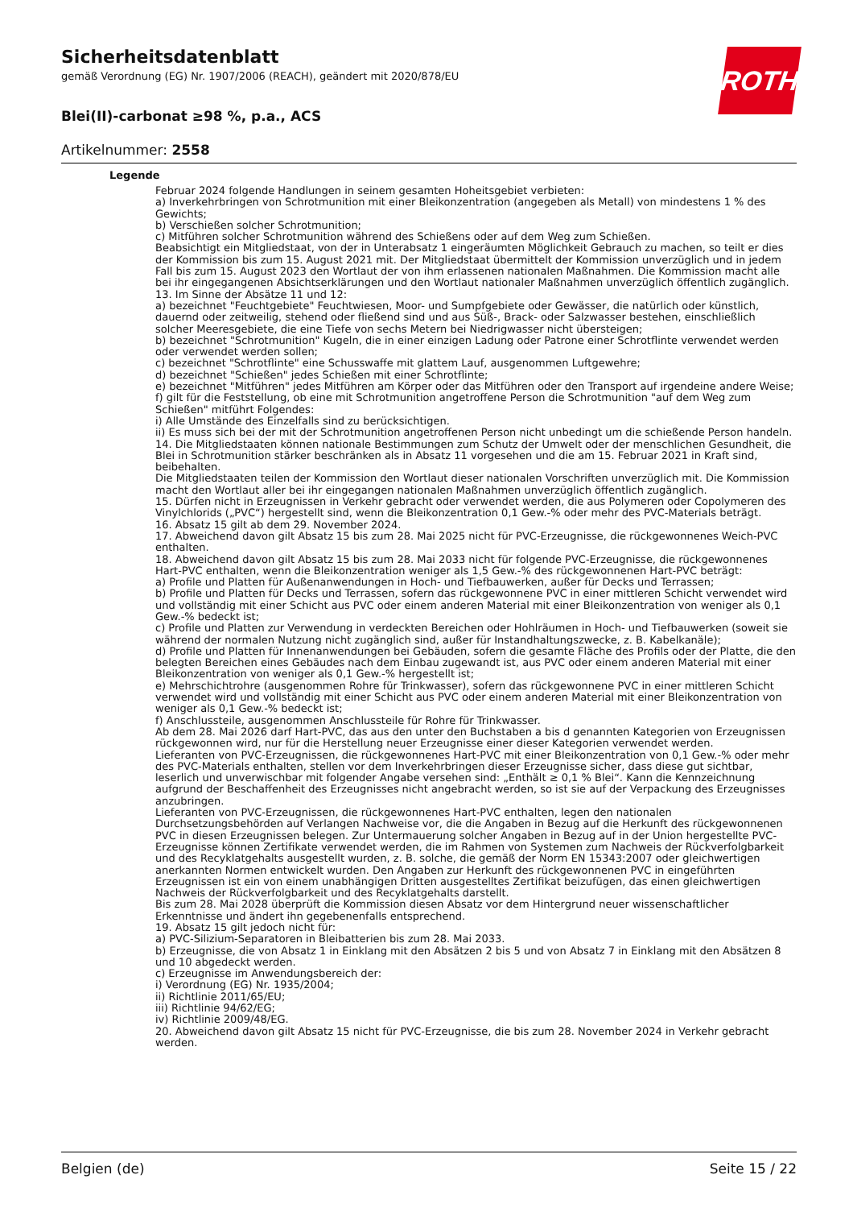Sicherheitsdatenblatt
gemäß Verordnung (EG) Nr. 1907/2006 (REACH), geändert mit 2020/878/EU
ROTH
Blei(II)-carbonat ≥98 %, p.a., ACS
Artikelnummer: 2558
Legende
Februar 2024 folgende Handlungen in seinem gesamten Hoheitsgebiet verbieten:
a) Inverkehrbringen von Schrotmunition mit einer Bleikonzentration (angegeben als Metall) von mindestens 1 % des Gewichts;
b) Verschießen solcher Schrotmunition;
c) Mitführen solcher Schrotmunition während des Schießens oder auf dem Weg zum Schießen.
Beabsichtigt ein Mitgliedstaat, von der in Unterabsatz 1 eingeräumten Möglichkeit Gebrauch zu machen, so teilt er dies der Kommission bis zum 15. August 2021 mit. Der Mitgliedstaat übermittelt der Kommission unverzüglich und in jedem Fall bis zum 15. August 2023 den Wortlaut der von ihm erlassenen nationalen Maßnahmen. Die Kommission macht alle bei ihr eingegangenen Absichtserklärungen und den Wortlaut nationaler Maßnahmen unverzüglich öffentlich zugänglich.
13. Im Sinne der Absätze 11 und 12:
a) bezeichnet "Feuchtgebiete" Feuchtwiesen, Moor- und Sumpfgebiete oder Gewässer, die natürlich oder künstlich, dauernd oder zeitweilig, stehend oder fließend sind und aus Süß-, Brack- oder Salzwasser bestehen, einschließlich solcher Meeresgebiete, die eine Tiefe von sechs Metern bei Niedrigwasser nicht übersteigen;
b) bezeichnet "Schrotmunition" Kugeln, die in einer einzigen Ladung oder Patrone einer Schrotflinte verwendet werden oder verwendet werden sollen;
c) bezeichnet "Schrotflinte" eine Schusswaffe mit glattem Lauf, ausgenommen Luftgewehre;
d) bezeichnet "Schießen" jedes Schießen mit einer Schrotflinte;
e) bezeichnet "Mitführen" jedes Mitführen am Körper oder das Mitführen oder den Transport auf irgendeine andere Weise;
f) gilt für die Feststellung, ob eine mit Schrotmunition angetroffene Person die Schrotmunition "auf dem Weg zum Schießen" mitführt Folgendes:
i) Alle Umstände des Einzelfalls sind zu berücksichtigen.
ii) Es muss sich bei der mit der Schrotmunition angetroffenen Person nicht unbedingt um die schießende Person handeln.
14. Die Mitgliedstaaten können nationale Bestimmungen zum Schutz der Umwelt oder der menschlichen Gesundheit, die Blei in Schrotmunition stärker beschränken als in Absatz 11 vorgesehen und die am 15. Februar 2021 in Kraft sind, beibehalten.
Die Mitgliedstaaten teilen der Kommission den Wortlaut dieser nationalen Vorschriften unverzüglich mit. Die Kommission macht den Wortlaut aller bei ihr eingegangen nationalen Maßnahmen unverzüglich öffentlich zugänglich.
15. Dürfen nicht in Erzeugnissen in Verkehr gebracht oder verwendet werden, die aus Polymeren oder Copolymeren des Vinylchlorids („PVC“) hergestellt sind, wenn die Bleikonzentration 0,1 Gew.-% oder mehr des PVC-Materials beträgt.
16. Absatz 15 gilt ab dem 29. November 2024.
17. Abweichend davon gilt Absatz 15 bis zum 28. Mai 2025 nicht für PVC-Erzeugnisse, die rückgewonnenes Weich-PVC enthalten.
18. Abweichend davon gilt Absatz 15 bis zum 28. Mai 2033 nicht für folgende PVC-Erzeugnisse, die rückgewonnenes Hart-PVC enthalten, wenn die Bleikonzentration weniger als 1,5 Gew.-% des rückgewonnenen Hart-PVC beträgt:
a) Profile und Platten für Außenanwendungen in Hoch- und Tiefbauwerken, außer für Decks und Terrassen;
b) Profile und Platten für Decks und Terrassen, sofern das rückgewonnene PVC in einer mittleren Schicht verwendet wird und vollständig mit einer Schicht aus PVC oder einem anderen Material mit einer Bleikonzentration von weniger als 0,1 Gew.-% bedeckt ist;
c) Profile und Platten zur Verwendung in verdeckten Bereichen oder Hohlräumen in Hoch- und Tiefbauwerken (soweit sie während der normalen Nutzung nicht zugänglich sind, außer für Instandhaltungszwecke, z. B. Kabelkanäle);
d) Profile und Platten für Innenanwendungen bei Gebäuden, sofern die gesamte Fläche des Profils oder der Platte, die den belegten Bereichen eines Gebäudes nach dem Einbau zugewandt ist, aus PVC oder einem anderen Material mit einer Bleikonzentration von weniger als 0,1 Gew.-% hergestellt ist;
e) Mehrschichtrohre (ausgenommen Rohre für Trinkwasser), sofern das rückgewonnene PVC in einer mittleren Schicht verwendet wird und vollständig mit einer Schicht aus PVC oder einem anderen Material mit einer Bleikonzentration von weniger als 0,1 Gew.-% bedeckt ist;
f) Anschlussteile, ausgenommen Anschlussteile für Rohre für Trinkwasser.
Ab dem 28. Mai 2026 darf Hart-PVC, das aus den unter den Buchstaben a bis d genannten Kategorien von Erzeugnissen rückgewonnen wird, nur für die Herstellung neuer Erzeugnisse einer dieser Kategorien verwendet werden.
Lieferanten von PVC-Erzeugnissen, die rückgewonnenes Hart-PVC mit einer Bleikonzentration von 0,1 Gew.-% oder mehr des PVC-Materials enthalten, stellen vor dem Inverkehrbringen dieser Erzeugnisse sicher, dass diese gut sichtbar, leserlich und unverwischbar mit folgender Angabe versehen sind: „Enthält ≥ 0,1 % Blei“. Kann die Kennzeichnung aufgrund der Beschaffenheit des Erzeugnisses nicht angebracht werden, so ist sie auf der Verpackung des Erzeugnisses anzubringen.
Lieferanten von PVC-Erzeugnissen, die rückgewonnenes Hart-PVC enthalten, legen den nationalen Durchsetzungsbehörden auf Verlangen Nachweise vor, die die Angaben in Bezug auf die Herkunft des rückgewonnenen PVC in diesen Erzeugnissen belegen. Zur Untermauerung solcher Angaben in Bezug auf in der Union hergestellte PVC-Erzeugnisse können Zertifikate verwendet werden, die im Rahmen von Systemen zum Nachweis der Rückverfolgbarkeit und des Recyklatgehalts ausgestellt wurden, z. B. solche, die gemäß der Norm EN 15343:2007 oder gleichwertigen anerkannten Normen entwickelt wurden. Den Angaben zur Herkunft des rückgewonnenen PVC in eingeführten Erzeugnissen ist ein von einem unabhängigen Dritten ausgestelltes Zertifikat beizufügen, das einen gleichwertigen Nachweis der Rückverfolgbarkeit und des Recyklatgehalts darstellt.
Bis zum 28. Mai 2028 überprüft die Kommission diesen Absatz vor dem Hintergrund neuer wissenschaftlicher Erkenntnisse und ändert ihn gegebenenfalls entsprechend.
19. Absatz 15 gilt jedoch nicht für:
a) PVC-Silizium-Separatoren in Bleibatterien bis zum 28. Mai 2033.
b) Erzeugnisse, die von Absatz 1 in Einklang mit den Absätzen 2 bis 5 und von Absatz 7 in Einklang mit den Absätzen 8 und 10 abgedeckt werden.
c) Erzeugnisse im Anwendungsbereich der:
i) Verordnung (EG) Nr. 1935/2004;
ii) Richtlinie 2011/65/EU;
iii) Richtlinie 94/62/EG;
iv) Richtlinie 2009/48/EG.
20. Abweichend davon gilt Absatz 15 nicht für PVC-Erzeugnisse, die bis zum 28. November 2024 in Verkehr gebracht werden.
Belgien (de) Seite 15 / 22